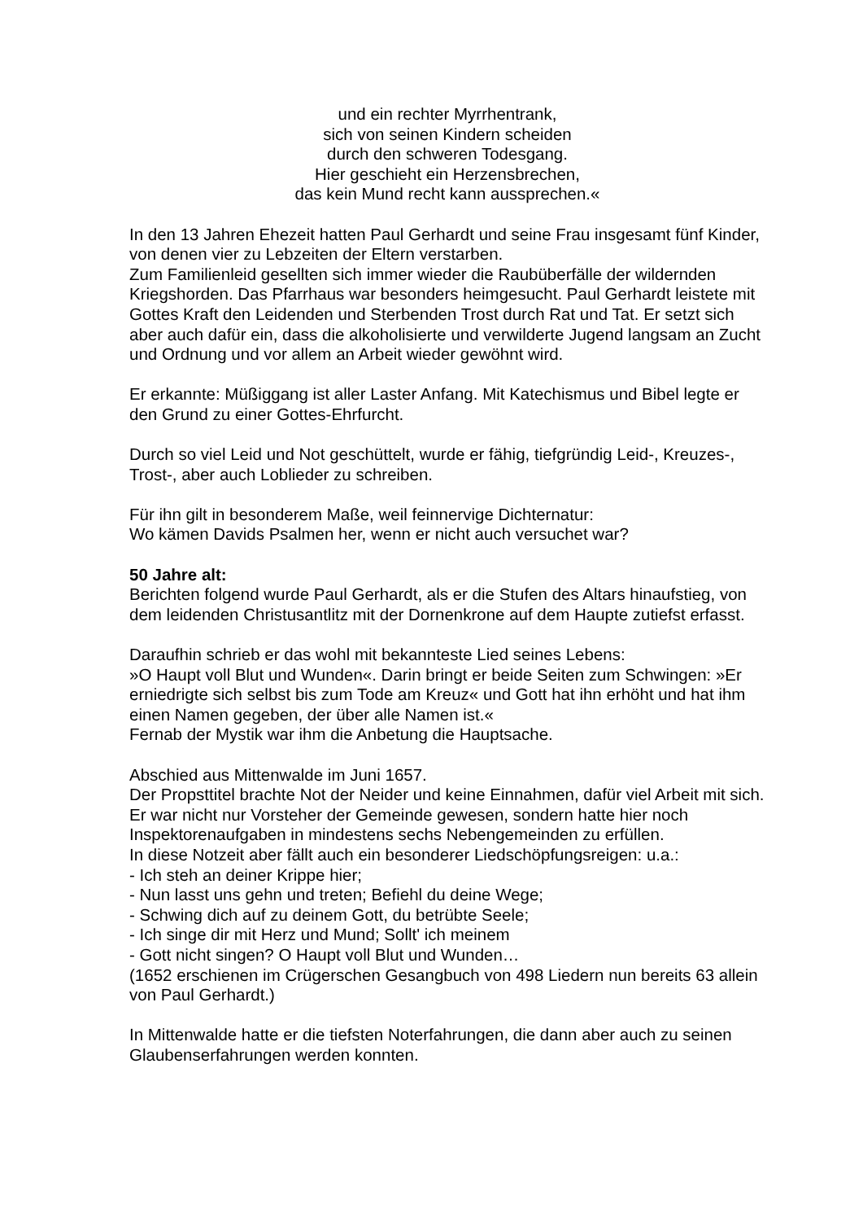und ein rechter Myrrhentrank,
sich von seinen Kindern scheiden
durch den schweren Todesgang.
Hier geschieht ein Herzensbrechen,
das kein Mund recht kann aussprechen.«
In den 13 Jahren Ehezeit hatten Paul Gerhardt und seine Frau insgesamt fünf Kinder, von denen vier zu Lebzeiten der Eltern verstarben.
Zum Familienleid gesellten sich immer wieder die Raubüberfälle der wildernden Kriegshorden. Das Pfarrhaus war besonders heimgesucht. Paul Gerhardt leistete mit Gottes Kraft den Leidenden und Sterbenden Trost durch Rat und Tat. Er setzt sich aber auch dafür ein, dass die alkoholisierte und verwilderte Jugend langsam an Zucht und Ordnung und vor allem an Arbeit wieder gewöhnt wird.
Er erkannte: Müßiggang ist aller Laster Anfang. Mit Katechismus und Bibel legte er den Grund zu einer Gottes-Ehrfurcht.
Durch so viel Leid und Not geschüttelt, wurde er fähig, tiefgründig Leid-, Kreuzes-, Trost-, aber auch Loblieder zu schreiben.
Für ihn gilt in besonderem Maße, weil feinnervige Dichternatur:
Wo kämen Davids Psalmen her, wenn er nicht auch versuchet war?
50 Jahre alt:
Berichten folgend wurde Paul Gerhardt, als er die Stufen des Altars hinaufstieg, von dem leidenden Christusantlitz mit der Dornenkrone auf dem Haupte zutiefst erfasst.
Daraufhin schrieb er das wohl mit bekannteste Lied seines Lebens:
»O Haupt voll Blut und Wunden«. Darin bringt er beide Seiten zum Schwingen: »Er erniedrigte sich selbst bis zum Tode am Kreuz« und Gott hat ihn erhöht und hat ihm einen Namen gegeben, der über alle Namen ist.«
Fernab der Mystik war ihm die Anbetung die Hauptsache.
Abschied aus Mittenwalde im Juni 1657.
Der Propsttitel brachte Not der Neider und keine Einnahmen, dafür viel Arbeit mit sich. Er war nicht nur Vorsteher der Gemeinde gewesen, sondern hatte hier noch Inspektorenaufgaben in mindestens sechs Nebengemeinden zu erfüllen.
In diese Notzeit aber fällt auch ein besonderer Liedschöpfungsreigen: u.a.:
- Ich steh an deiner Krippe hier;
- Nun lasst uns gehn und treten; Befiehl du deine Wege;
- Schwing dich auf zu deinem Gott, du betrübte Seele;
- Ich singe dir mit Herz und Mund; Sollt' ich meinem
- Gott nicht singen? O Haupt voll Blut und Wunden…
(1652 erschienen im Crügerschen Gesangbuch von 498 Liedern nun bereits 63 allein von Paul Gerhardt.)
In Mittenwalde hatte er die tiefsten Noterfahrungen, die dann aber auch zu seinen Glaubenserfahrungen werden konnten.